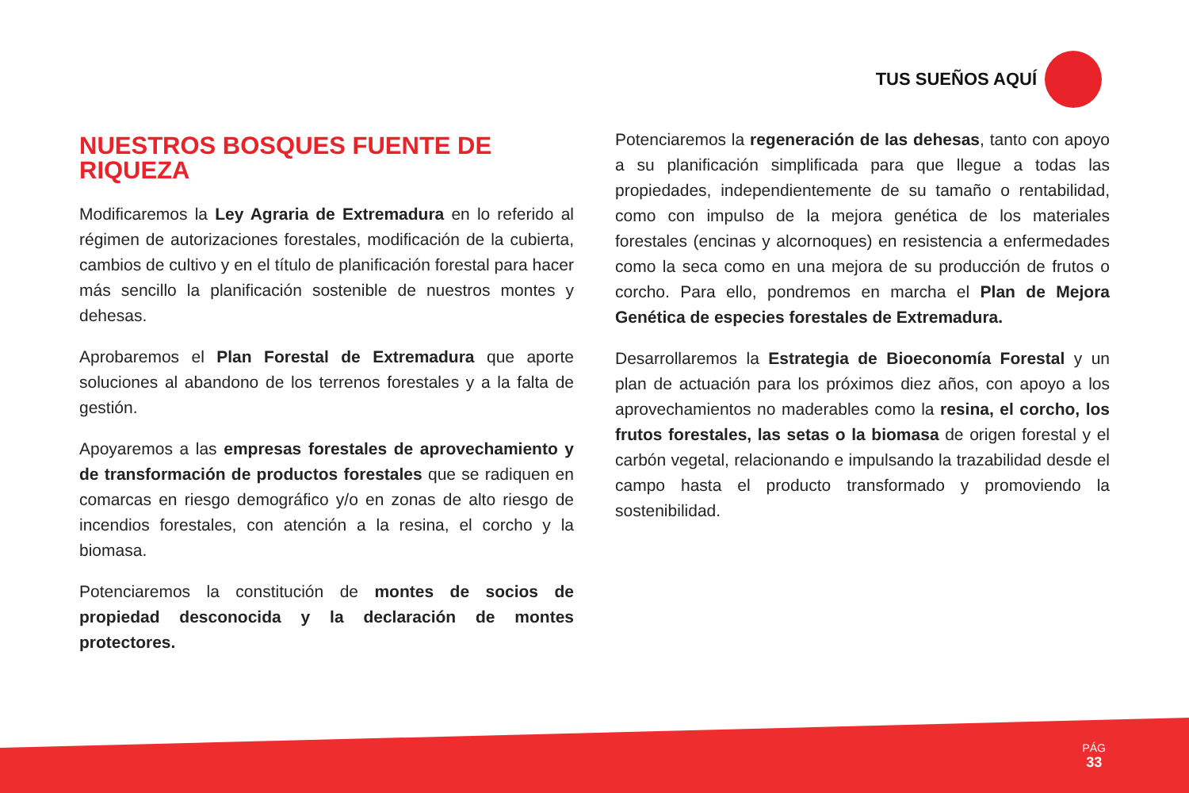TUS SUEÑOS AQUÍ
NUESTROS BOSQUES FUENTE DE RIQUEZA
Modificaremos la Ley Agraria de Extremadura en lo referido al régimen de autorizaciones forestales, modificación de la cubierta, cambios de cultivo y en el título de planificación forestal para hacer más sencillo la planificación sostenible de nuestros montes y dehesas.
Aprobaremos el Plan Forestal de Extremadura que aporte soluciones al abandono de los terrenos forestales y a la falta de gestión.
Apoyaremos a las empresas forestales de aprovechamiento y de transformación de productos forestales que se radiquen en comarcas en riesgo demográfico y/o en zonas de alto riesgo de incendios forestales, con atención a la resina, el corcho y la biomasa.
Potenciaremos la constitución de montes de socios de propiedad desconocida y la declaración de montes protectores.
Potenciaremos la regeneración de las dehesas, tanto con apoyo a su planificación simplificada para que llegue a todas las propiedades, independientemente de su tamaño o rentabilidad, como con impulso de la mejora genética de los materiales forestales (encinas y alcornoques) en resistencia a enfermedades como la seca como en una mejora de su producción de frutos o corcho. Para ello, pondremos en marcha el Plan de Mejora Genética de especies forestales de Extremadura.
Desarrollaremos la Estrategia de Bioeconomía Forestal y un plan de actuación para los próximos diez años, con apoyo a los aprovechamientos no maderables como la resina, el corcho, los frutos forestales, las setas o la biomasa de origen forestal y el carbón vegetal, relacionando e impulsando la trazabilidad desde el campo hasta el producto transformado y promoviendo la sostenibilidad.
PÁG
33